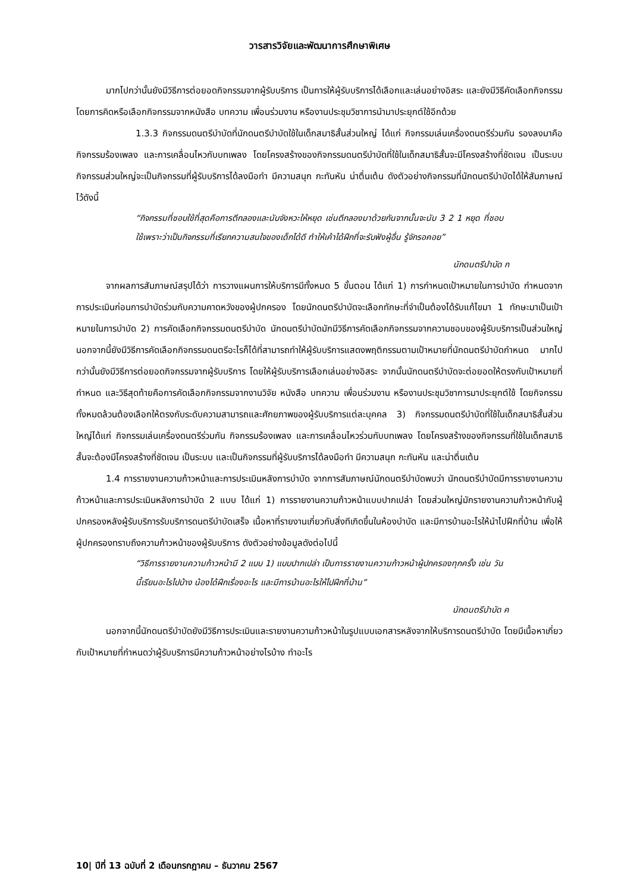วารสารวิจัยและพัฒนาการศึกษาพิเศษ
มากไปกว่านั้นยังมีวิธีการต่อยอดกิจกรรมจากผู้รับบริการ เป็นการให้ผู้รับบริการได้เลือกและเล่นอย่างอิสระ และยังมีวิธีคัดเลือกกิจกรรม โดยการคิดหรือเลือกกิจกรรมจากหนังสือ บทความ เพื่อนร่วมงาน หรืองานประชุมวิชาการนำมาประยุกต์ใช้อีกด้วย
1.3.3 กิจกรรมดนตรีบำบัดที่นักดนตรีบำบัดใช้ในเด็กสมาธิสั้นส่วนใหญ่ ได้แก่ กิจกรรมเล่นเครื่องดนตรีร่วมกัน รองลงมาคือกิจกรรมร้องเพลง และการเคลื่อนไหวกับบทเพลง โดยโครงสร้างของกิจกรรมดนตรีบำบัดที่ใช้ในเด็กสมาธิสั้นจะมีโครงสร้างที่ชัดเจน เป็นระบบ กิจกรรมส่วนใหญ่จะเป็นกิจกรรมที่ผู้รับบริการได้ลงมือทำ มีความสนุก กะทันหัน น่าตื่นเต้น ดังตัวอย่างกิจกรรมที่นักดนตรีบำบัดได้ให้สัมภาษณ์ไว้ดังนี้
“กิจกรรมที่ชอบใช้ที่สุดคือการตีกลองและนับจังหวะให้หยุด เช่นตีกลองมาด้วยกันจากนั้นจะนับ 3 2 1 หยุด ที่ชอบใช้เพราะว่าเป็นกิจกรรมที่เรียกความสนใจของเด็กได้ดี ทำให้เค้าได้ฝึกที่จะรับฟังผู้อื่น รู้จักรอคอย”
นักดนตรีบำบัด ก
จากผลการสัมภาษณ์สรุปได้ว่า การวางแผนการให้บริการมีทั้งหมด 5 ขั้นตอน ได้แก่ 1) การกำหนดเป้าหมายในการบำบัด กำหนดจากการประเมินก่อนการบำบัดร่วมกับความคาดหวังของผู้ปกครอง โดยนักดนตรีบำบัดจะเลือกทักษะที่จำเป็นต้องได้รับแก้ไขมา 1 ทักษะมาเป็นเป้าหมายในการบำบัด 2) การคัดเลือกกิจกรรมดนตรีบำบัด นักดนตรีบำบัดมักมีวิธีการคัดเลือกกิจกรรมจากความชอบของผู้รับบริการเป็นส่วนใหญ่ นอกจากนี้ยังมีวิธีการคัดเลือกกิจกรรมดนตรีอะไรก็ได้ที่สามารถทำให้ผู้รับบริการแสดงพฤติกรรมตามเป้าหมายที่นักดนตรีบำบัดกำหนด มากไปกว่านั้นยังมีวิธีการต่อยอดกิจกรรมจากผู้รับบริการ โดยให้ผู้รับบริการเลือกเล่นอย่างอิสระ จากนั้นนักดนตรีบำบัดจะต่อยอดให้ตรงกับเป้าหมายที่กำหนด และวิธีสุดท้ายคือการคัดเลือกกิจกรรมจากงานวิจัย หนังสือ บทความ เพื่อนร่วมงาน หรืองานประชุมวิชาการมาประยุกต์ใช้ โดยกิจกรรมทั้งหมดล้วนต้องเลือกให้ตรงกับระดับความสามารถและศักยภาพของผู้รับบริการแต่ละบุคคล 3) กิจกรรมดนตรีบำบัดที่ใช้ในเด็กสมาธิสั้นส่วนใหญ่ได้แก่ กิจกรรมเล่นเครื่องดนตรีร่วมกัน กิจกรรมร้องเพลง และการเคลื่อนไหวร่วมกับบทเพลง โดยโครงสร้างของกิจกรรมที่ใช้ในเด็กสมาธิสั้นจะต้องมีโครงสร้างที่ชัดเจน เป็นระบบ และเป็นกิจกรรมที่ผู้รับบริการได้ลงมือทำ มีความสนุก กะทันหัน และน่าตื่นเต้น
1.4 การรายงานความก้าวหน้าและการประเมินหลังการบำบัด จากการสัมภาษณ์นักดนตรีบำบัดพบว่า นักดนตรีบำบัดมีการรายงานความก้าวหน้าและการประเมินหลังการบำบัด 2 แบบ ได้แก่ 1) การรายงานความก้าวหน้าแบบปากเปล่า โดยส่วนใหญ่มักรายงานความก้าวหน้ากับผู้ปกครองหลังผู้รับบริการรับบริการดนตรีบำบัดเสร็จ เนื้อหาที่รายงานเกี่ยวกับสิ่งทีเกิดขึ้นในห้องบำบัด และมีการบ้านอะไรให้นำไปฝึกที่บ้าน เพื่อให้ผู้ปกครองทราบถึงความก้าวหน้าของผู้รับบริการ ดังตัวอย่างข้อมูลดังต่อไปนี้
“วิธีการรายงานความก้าวหน้ามี 2 แบบ 1) แบบปากเปล่า เป็นการรายงานความก้าวหน้าผู้ปกครองทุกครั้ง เช่น วันนี้เรียนอะไรไปบ้าง น้องได้ฝึกเรื่องอะไร และมีการบ้านอะไรให้ไปฝึกที่บ้าน”
นักดนตรีบำบัด ค
นอกจากนี้นักดนตรีบำบัดยังมีวิธีการประเมินและรายงานความก้าวหน้าในรูปแบบเอกสารหลังจากให้บริการดนตรีบำบัด โดยมีเนื้อหาเกี่ยวกับเป้าหมายที่กำหนดว่าผู้รับบริการมีความก้าวหน้าอย่างไรบ้าง ทำอะไร
10| ปีที่ 13 ฉบับที่ 2 เดือนกรกฎาคม – ธันวาคม 2567